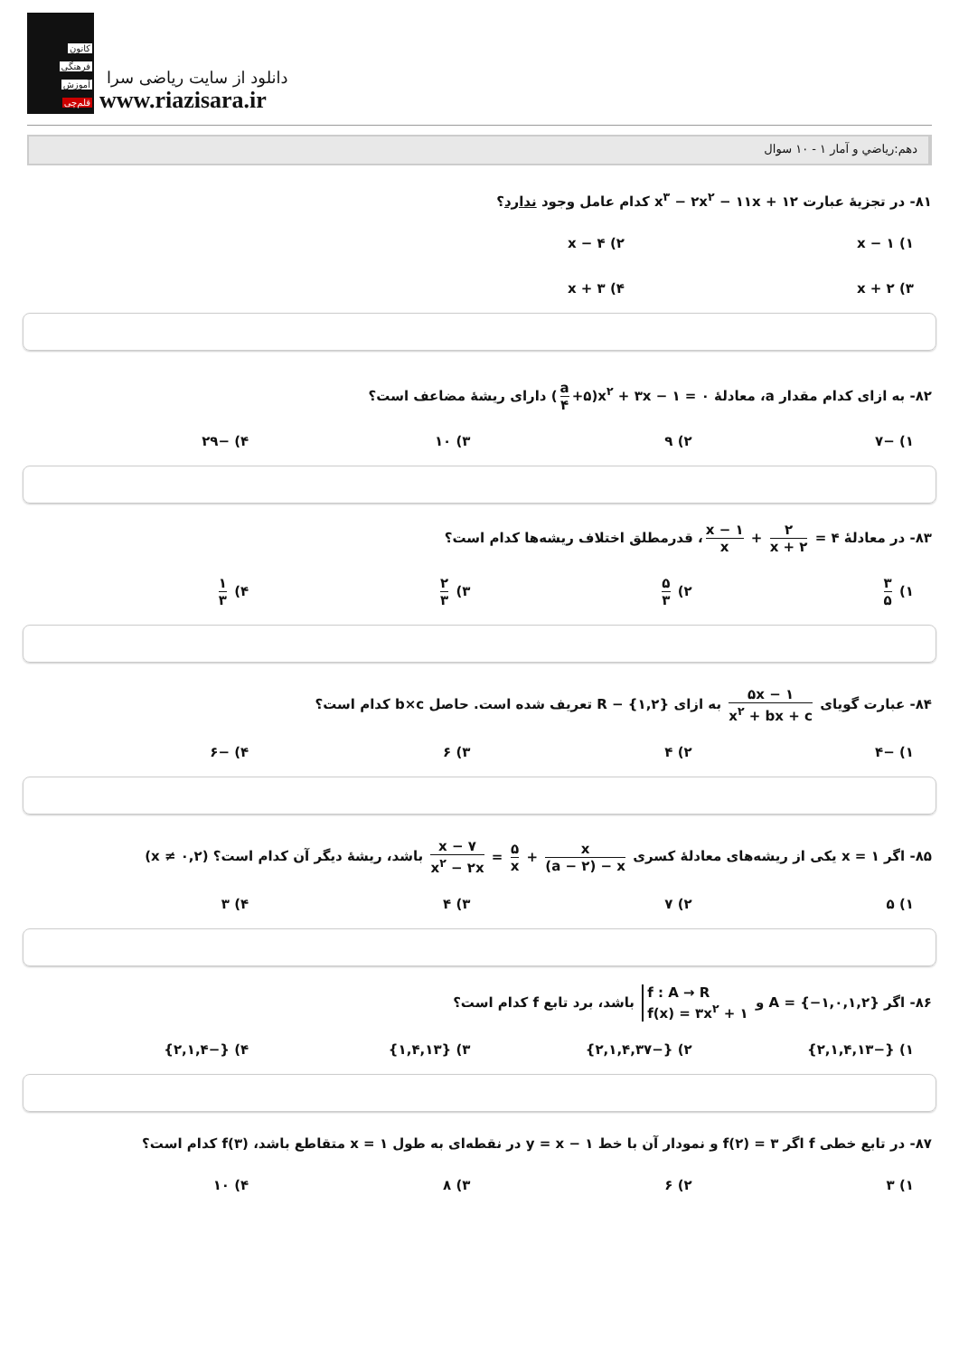کانون
فرهنگی
آموزش
قلم‌چی
دانلود از سایت ریاضی سرا
www.riazisara.ir
دهم:رياضي و آمار ۱ - ۱۰ سوال
۸۱- در تجزیهٔ عبارت x<sup>۳</sup> − ۲x<sup>۲</sup> − ۱۱x + ۱۲ کدام عامل وجود ندارد؟
۱) x − ۱
۲) x − ۴
۳) x + ۲
۴) x + ۳
۸۲- به ازای کدام مقدار a، معادلهٔ (a ۴ +۵)x<sup>۲</sup> + ۳x − ۱ = ۰ دارای ریشهٔ مضاعف است؟
۱) −۷
۲) ۹
۳) ۱۰
۴) −۲۹
۸۳- در معادلهٔ x − ۱ x + ۲ x + ۲ = ۴، قدرمطلق اختلاف ریشه‌ها کدام است؟
۱) ۳ ۵
۲) ۵ ۳
۳) ۲ ۳
۴) ۱ ۳
۸۴- عبارت گویای ۵x − ۱ x<sup>۲</sup> + bx + c به ازای R − {۱,۲} تعریف شده است. حاصل b×c کدام است؟
۱) −۴
۲) ۴
۳) ۶
۴) −۶
۸۵- اگر x = ۱ یکی از ریشه‌های معادلهٔ کسری x − ۷ x<sup>۲</sup> − ۲x = ۵ x + x (a − ۲) − x باشد، ریشهٔ دیگر آن کدام است؟ (x ≠ ۰,۲)
۱) ۵
۲) ۷
۳) ۴
۴) ۳
۸۶- اگر A = {−۱,۰,۱,۲} و f : A → R f(x) = ۳x<sup>۲</sup> + ۱ باشد، برد تابع f کدام است؟
۱) {−۲,۱,۴,۱۳}
۲) {−۲,۱,۴,۳۷}
۳) {۱,۴,۱۳}
۴) {−۲,۱,۴}
۸۷- در تابع خطی f اگر f(۲) = ۳ و نمودار آن با خط y = x − ۱ در نقطه‌ای به طول x = ۱ متقاطع باشد، f(۳) کدام است؟
۱) ۳
۲) ۶
۳) ۸
۴) ۱۰